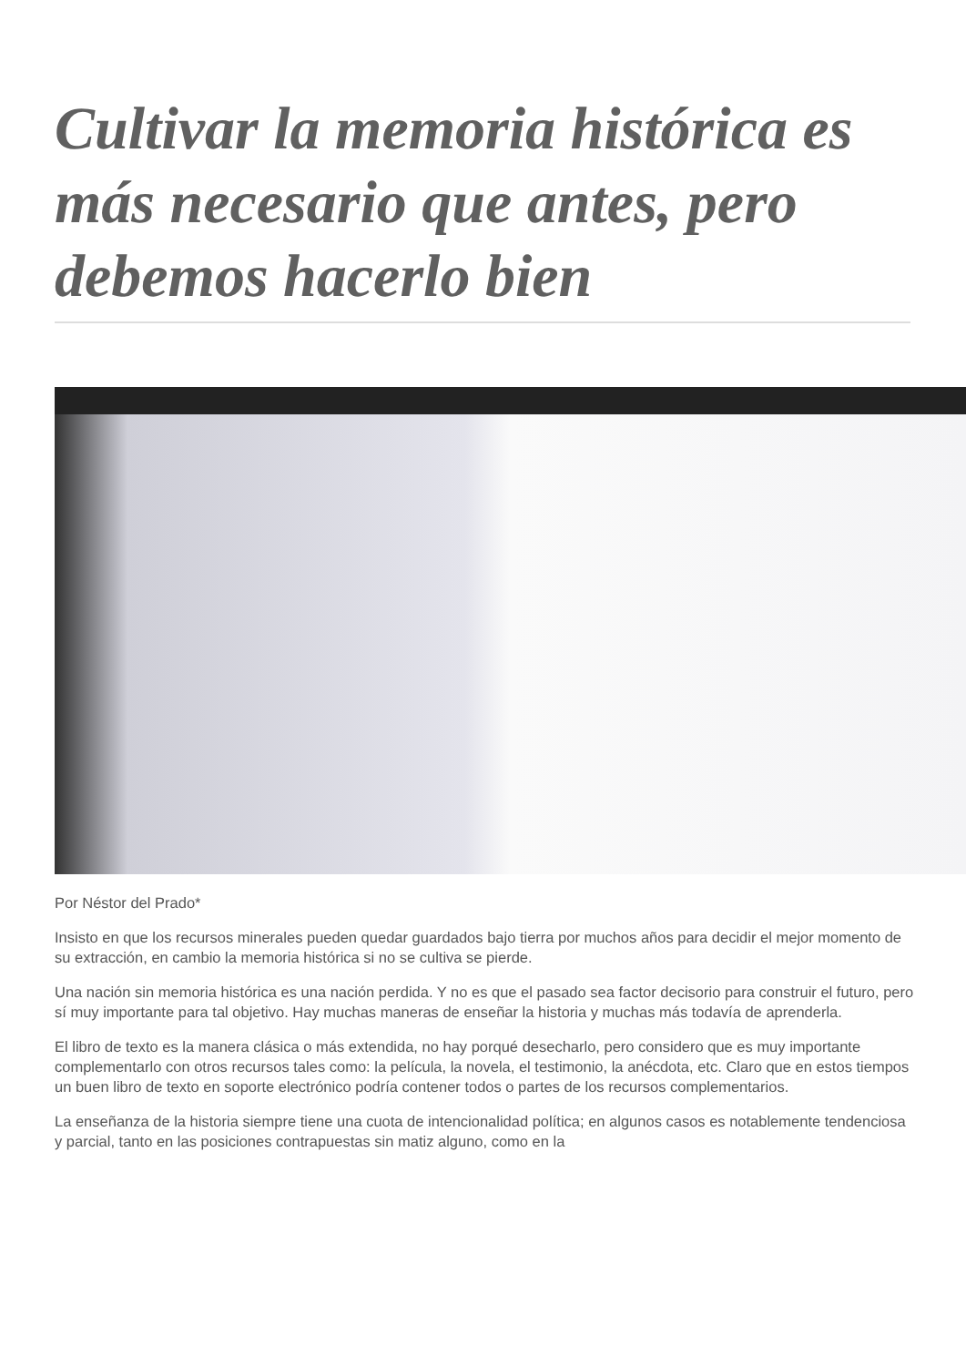Cultivar la memoria histórica es más necesario que antes, pero debemos hacerlo bien
Por Néstor del Prado*
Insisto en que los recursos minerales pueden quedar guardados bajo tierra por muchos años para decidir el mejor momento de su extracción, en cambio la memoria histórica si no se cultiva se pierde.
Una nación sin memoria histórica es una nación perdida. Y no es que el pasado sea factor decisorio para construir el futuro, pero sí muy importante para tal objetivo. Hay muchas maneras de enseñar la historia y muchas más todavía de aprenderla.
El libro de texto es la manera clásica o más extendida, no hay porqué desecharlo, pero considero que es muy importante complementarlo con otros recursos tales como: la película, la novela, el testimonio, la anécdota, etc. Claro que en estos tiempos un buen libro de texto en soporte electrónico podría contener todos o partes de los recursos complementarios.
La enseñanza de la historia siempre tiene una cuota de intencionalidad política; en algunos casos es notablemente tendenciosa y parcial, tanto en las posiciones contrapuestas sin matiz alguno, como en la